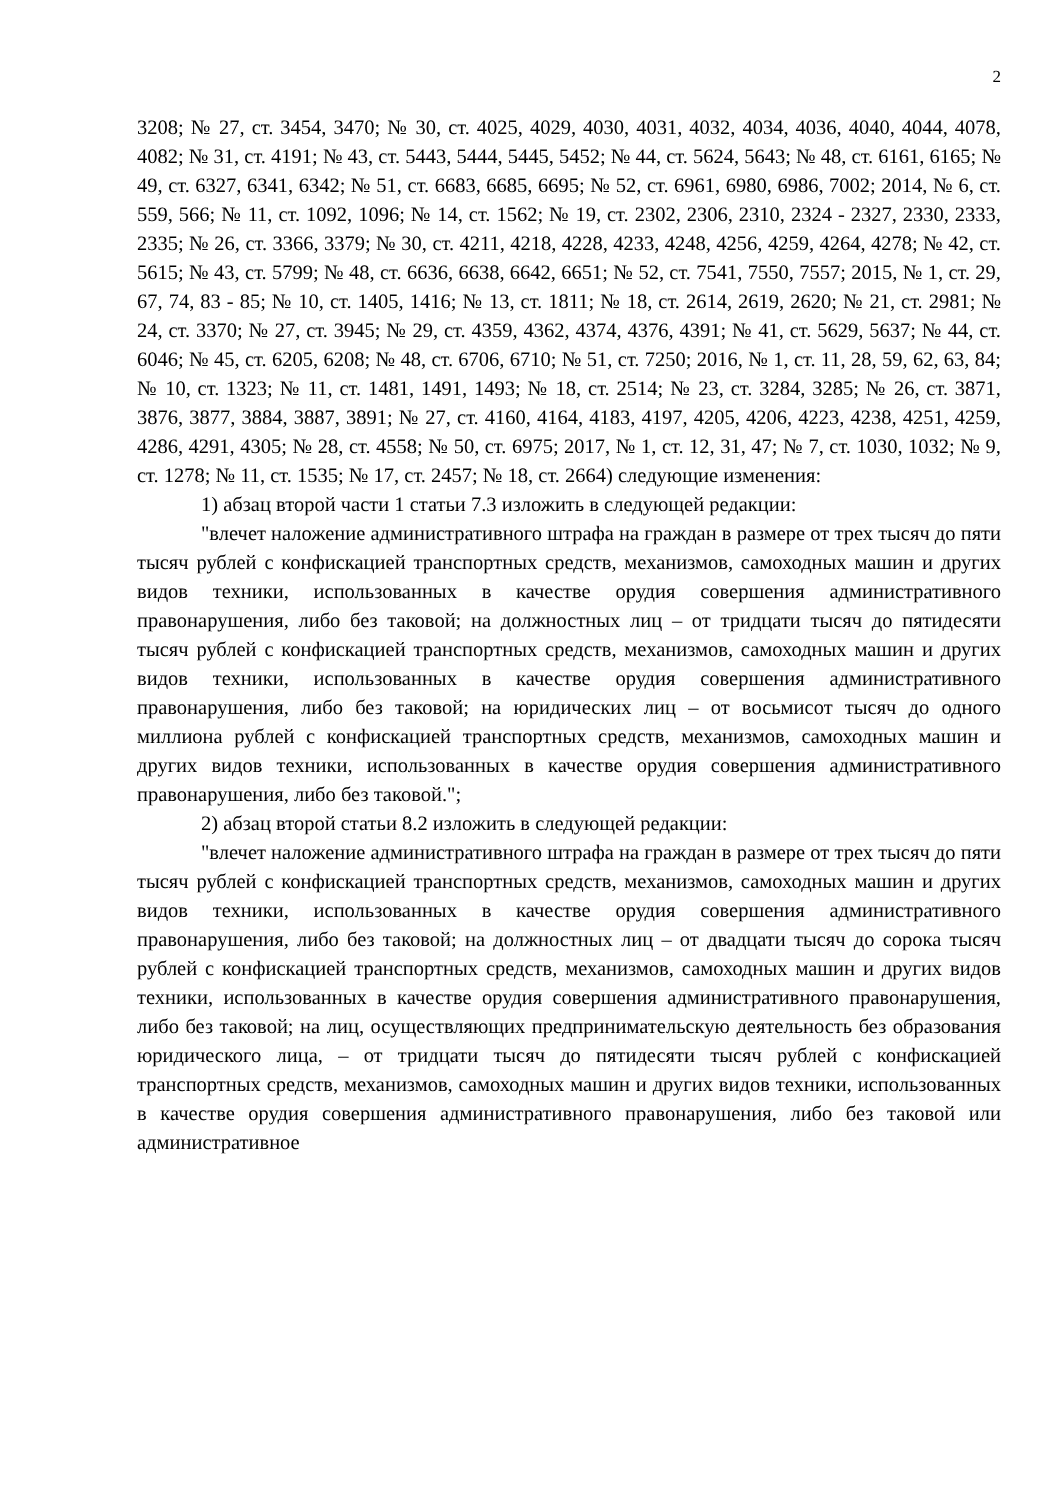2
3208; № 27, ст. 3454, 3470; № 30, ст. 4025, 4029, 4030, 4031, 4032, 4034, 4036, 4040, 4044, 4078, 4082; № 31, ст. 4191; № 43, ст. 5443, 5444, 5445, 5452; № 44, ст. 5624, 5643; № 48, ст. 6161, 6165; № 49, ст. 6327, 6341, 6342; № 51, ст. 6683, 6685, 6695; № 52, ст. 6961, 6980, 6986, 7002; 2014, № 6, ст. 559, 566; № 11, ст. 1092, 1096; № 14, ст. 1562; № 19, ст. 2302, 2306, 2310, 2324 - 2327, 2330, 2333, 2335; № 26, ст. 3366, 3379; № 30, ст. 4211, 4218, 4228, 4233, 4248, 4256, 4259, 4264, 4278; № 42, ст. 5615; № 43, ст. 5799; № 48, ст. 6636, 6638, 6642, 6651; № 52, ст. 7541, 7550, 7557; 2015, № 1, ст. 29, 67, 74, 83 - 85; № 10, ст. 1405, 1416; № 13, ст. 1811; № 18, ст. 2614, 2619, 2620; № 21, ст. 2981; № 24, ст. 3370; № 27, ст. 3945; № 29, ст. 4359, 4362, 4374, 4376, 4391; № 41, ст. 5629, 5637; № 44, ст. 6046; № 45, ст. 6205, 6208; № 48, ст. 6706, 6710; № 51, ст. 7250; 2016, № 1, ст. 11, 28, 59, 62, 63, 84; № 10, ст. 1323; № 11, ст. 1481, 1491, 1493; № 18, ст. 2514; № 23, ст. 3284, 3285; № 26, ст. 3871, 3876, 3877, 3884, 3887, 3891; № 27, ст. 4160, 4164, 4183, 4197, 4205, 4206, 4223, 4238, 4251, 4259, 4286, 4291, 4305; № 28, ст. 4558; № 50, ст. 6975; 2017, № 1, ст. 12, 31, 47; № 7, ст. 1030, 1032; № 9, ст. 1278; № 11, ст. 1535; № 17, ст. 2457; № 18, ст. 2664) следующие изменения:
1) абзац второй части 1 статьи 7.3 изложить в следующей редакции:
"влечет наложение административного штрафа на граждан в размере от трех тысяч до пяти тысяч рублей с конфискацией транспортных средств, механизмов, самоходных машин и других видов техники, использованных в качестве орудия совершения административного правонарушения, либо без таковой; на должностных лиц – от тридцати тысяч до пятидесяти тысяч рублей с конфискацией транспортных средств, механизмов, самоходных машин и других видов техники, использованных в качестве орудия совершения административного правонарушения, либо без таковой; на юридических лиц – от восьмисот тысяч до одного миллиона рублей с конфискацией транспортных средств, механизмов, самоходных машин и других видов техники, использованных в качестве орудия совершения административного правонарушения, либо без таковой.";
2) абзац второй статьи 8.2 изложить в следующей редакции:
"влечет наложение административного штрафа на граждан в размере от трех тысяч до пяти тысяч рублей с конфискацией транспортных средств, механизмов, самоходных машин и других видов техники, использованных в качестве орудия совершения административного правонарушения, либо без таковой; на должностных лиц – от двадцати тысяч до сорока тысяч рублей с конфискацией транспортных средств, механизмов, самоходных машин и других видов техники, использованных в качестве орудия совершения административного правонарушения, либо без таковой; на лиц, осуществляющих предпринимательскую деятельность без образования юридического лица, – от тридцати тысяч до пятидесяти тысяч рублей с конфискацией транспортных средств, механизмов, самоходных машин и других видов техники, использованных в качестве орудия совершения административного правонарушения, либо без таковой или административное